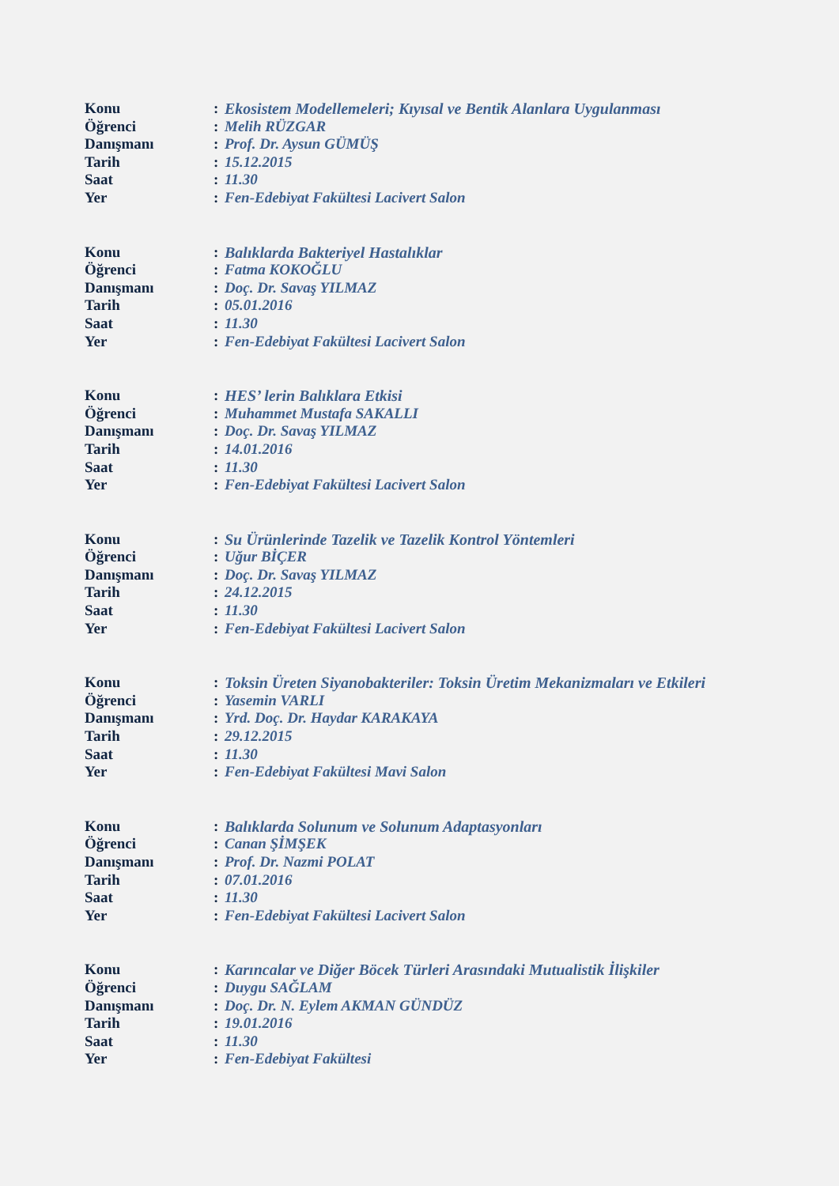Konu: Ekosistem Modellemeleri; Kıyısal ve Bentik Alanlara Uygulanması
Öğrenci: Melih RÜZGAR
Danışmanı: Prof. Dr. Aysun GÜMÜŞ
Tarih: 15.12.2015
Saat: 11.30
Yer: Fen-Edebiyat Fakültesi Lacivert Salon
Konu: Balıklarda Bakteriyel Hastalıklar
Öğrenci: Fatma KOKOĞLU
Danışmanı: Doç. Dr. Savaş YILMAZ
Tarih: 05.01.2016
Saat: 11.30
Yer: Fen-Edebiyat Fakültesi Lacivert Salon
Konu: HES’ lerin Balıklara Etkisi
Öğrenci: Muhammet Mustafa SAKALLI
Danışmanı: Doç. Dr. Savaş YILMAZ
Tarih: 14.01.2016
Saat: 11.30
Yer: Fen-Edebiyat Fakültesi Lacivert Salon
Konu: Su Ürünlerinde Tazelik ve Tazelik Kontrol Yöntemleri
Öğrenci: Uğur BİÇER
Danışmanı: Doç. Dr. Savaş YILMAZ
Tarih: 24.12.2015
Saat: 11.30
Yer: Fen-Edebiyat Fakültesi Lacivert Salon
Konu: Toksin Üreten Siyanobakteriler: Toksin Üretim Mekanizmaları ve Etkileri
Öğrenci: Yasemin VARLI
Danışmanı: Yrd. Doç. Dr. Haydar KARAKAYA
Tarih: 29.12.2015
Saat: 11.30
Yer: Fen-Edebiyat Fakültesi Mavi Salon
Konu: Balıklarda Solunum ve Solunum Adaptasyonları
Öğrenci: Canan ŞİMŞEK
Danışmanı: Prof. Dr. Nazmi POLAT
Tarih: 07.01.2016
Saat: 11.30
Yer: Fen-Edebiyat Fakültesi Lacivert Salon
Konu: Karıncalar ve Diğer Böcek Türleri Arasındaki Mutualistik İlişkiler
Öğrenci: Duygu SAĞLAM
Danışmanı: Doç. Dr. N. Eylem AKMAN GÜNDÜZ
Tarih: 19.01.2016
Saat: 11.30
Yer: Fen-Edebiyat Fakültesi